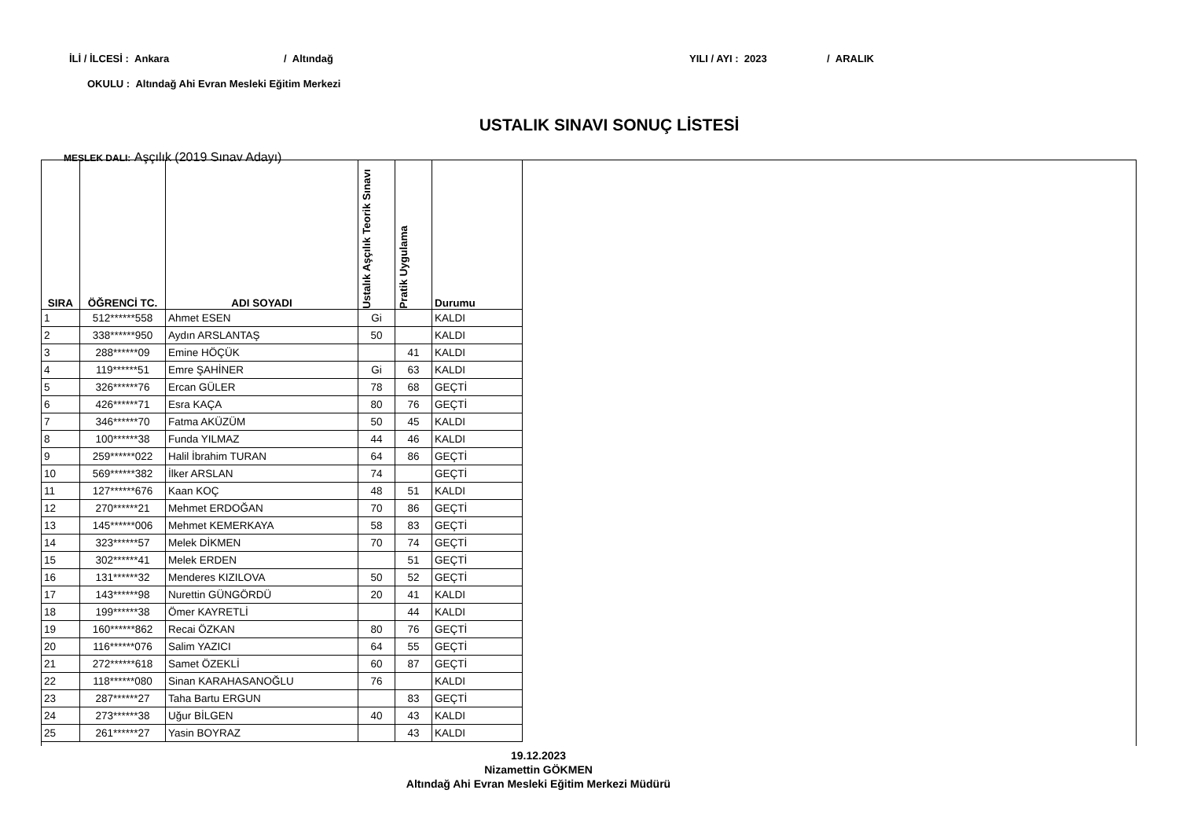İLİ / İLCESİ : Ankara / Altındağ YILI / AYI : 2023 / ARALIK
OKULU : Altındağ Ahi Evran Mesleki Eğitim Merkezi
USTALIK SINAVI SONUÇ LİSTESİ
MESLEK DALI: Aşçılık (2019 Sınav Adayı)
| SIRA | ÖĞRENCİ TC. | ADI SOYADI | Ustalık Aşçılık Teorik Sınavı | Pratik Uygulama | Durumu |
| --- | --- | --- | --- | --- | --- |
| 1 | 512******558 | Ahmet ESEN | Gi | | KALDI |
| 2 | 338******950 | Aydın ARSLANTAŞ | 50 | | KALDI |
| 3 | 288******09 | Emine HÖÇÜK | | 41 | KALDI |
| 4 | 119******51 | Emre ŞAHİNER | Gi | 63 | KALDI |
| 5 | 326******76 | Ercan GÜLER | 78 | 68 | GEÇTİ |
| 6 | 426******71 | Esra KAÇA | 80 | 76 | GEÇTİ |
| 7 | 346******70 | Fatma AKÜZÜM | 50 | 45 | KALDI |
| 8 | 100******38 | Funda YILMAZ | 44 | 46 | KALDI |
| 9 | 259******022 | Halil İbrahim TURAN | 64 | 86 | GEÇTİ |
| 10 | 569******382 | İlker ARSLAN | 74 | | GEÇTİ |
| 11 | 127******676 | Kaan KOÇ | 48 | 51 | KALDI |
| 12 | 270******21 | Mehmet ERDOĞAN | 70 | 86 | GEÇTİ |
| 13 | 145******006 | Mehmet KEMERKAYA | 58 | 83 | GEÇTİ |
| 14 | 323******57 | Melek DİKMEN | 70 | 74 | GEÇTİ |
| 15 | 302******41 | Melek ERDEN | | 51 | GEÇTİ |
| 16 | 131******32 | Menderes KIZILOVA | 50 | 52 | GEÇTİ |
| 17 | 143******98 | Nurettin GÜNGÖRDÜ | 20 | 41 | KALDI |
| 18 | 199******38 | Ömer KAYRETLİ | | 44 | KALDI |
| 19 | 160******862 | Recai ÖZKAN | 80 | 76 | GEÇTİ |
| 20 | 116******076 | Salim YAZICI | 64 | 55 | GEÇTİ |
| 21 | 272******618 | Samet ÖZEKLİ | 60 | 87 | GEÇTİ |
| 22 | 118******080 | Sinan KARAHASANOĞLU | 76 | | KALDI |
| 23 | 287******27 | Taha Bartu ERGUN | | 83 | GEÇTİ |
| 24 | 273******38 | Uğur BİLGEN | 40 | 43 | KALDI |
| 25 | 261******27 | Yasin BOYRAZ | | 43 | KALDI |
19.12.2023
Nizamettin GÖKMEN
Altındağ Ahi Evran Mesleki Eğitim Merkezi Müdürü